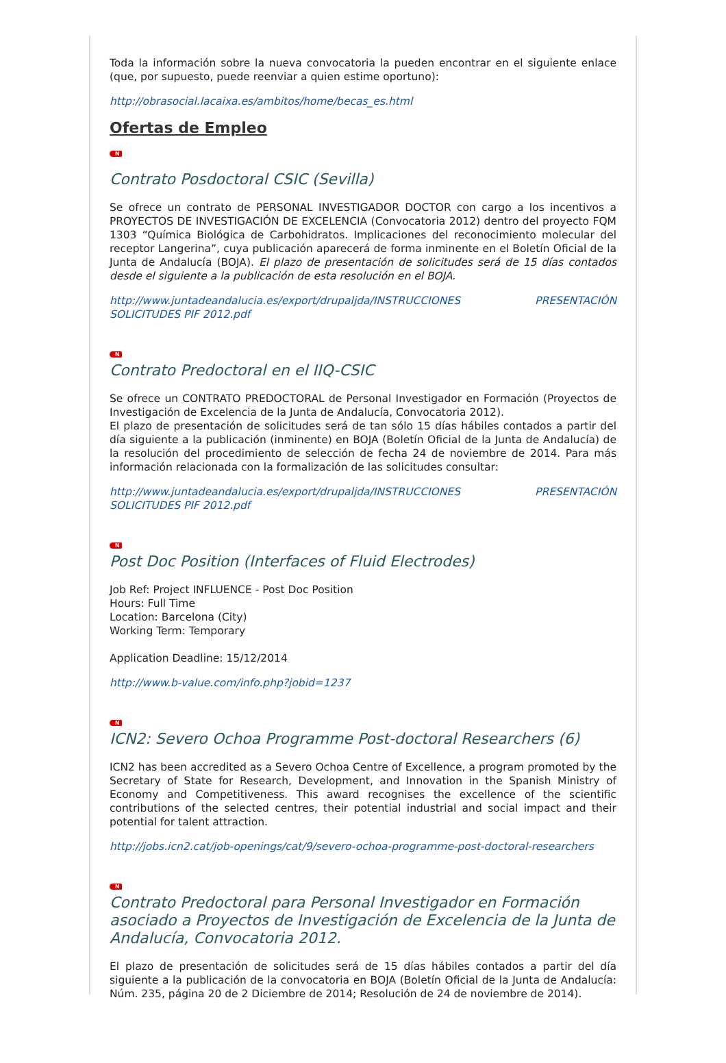Toda la información sobre la nueva convocatoria la pueden encontrar en el siguiente enlace (que, por supuesto, puede reenviar a quien estime oportuno):
http://obrasocial.lacaixa.es/ambitos/home/becas_es.html
Ofertas de Empleo
N
Contrato Posdoctoral CSIC (Sevilla)
Se ofrece un contrato de PERSONAL INVESTIGADOR DOCTOR con cargo a los incentivos a PROYECTOS DE INVESTIGACIÓN DE EXCELENCIA (Convocatoria 2012) dentro del proyecto FQM 1303 “Química Biológica de Carbohidratos. Implicaciones del reconocimiento molecular del receptor Langerina”, cuya publicación aparecerá de forma inminente en el Boletín Oficial de la Junta de Andalucía (BOJA). El plazo de presentación de solicitudes será de 15 días contados desde el siguiente a la publicación de esta resolución en el BOJA.
http://www.juntadeandalucia.es/export/drupaljda/INSTRUCCIONES PRESENTACIÓN SOLICITUDES PIF 2012.pdf
N
Contrato Predoctoral en el IIQ-CSIC
Se ofrece un CONTRATO PREDOCTORAL de Personal Investigador en Formación (Proyectos de Investigación de Excelencia de la Junta de Andalucía, Convocatoria 2012).
El plazo de presentación de solicitudes será de tan sólo 15 días hábiles contados a partir del día siguiente a la publicación (inminente) en BOJA (Boletín Oficial de la Junta de Andalucía) de la resolución del procedimiento de selección de fecha 24 de noviembre de 2014. Para más información relacionada con la formalización de las solicitudes consultar:
http://www.juntadeandalucia.es/export/drupaljda/INSTRUCCIONES PRESENTACIÓN SOLICITUDES PIF 2012.pdf
N
Post Doc Position (Interfaces of Fluid Electrodes)
Job Ref: Project INFLUENCE - Post Doc Position
Hours: Full Time
Location: Barcelona (City)
Working Term: Temporary
Application Deadline: 15/12/2014
http://www.b-value.com/info.php?jobid=1237
N
ICN2: Severo Ochoa Programme Post-doctoral Researchers (6)
ICN2 has been accredited as a Severo Ochoa Centre of Excellence, a program promoted by the Secretary of State for Research, Development, and Innovation in the Spanish Ministry of Economy and Competitiveness. This award recognises the excellence of the scientific contributions of the selected centres, their potential industrial and social impact and their potential for talent attraction.
http://jobs.icn2.cat/job-openings/cat/9/severo-ochoa-programme-post-doctoral-researchers
N
Contrato Predoctoral para Personal Investigador en Formación asociado a Proyectos de Investigación de Excelencia de la Junta de Andalucía, Convocatoria 2012.
El plazo de presentación de solicitudes será de 15 días hábiles contados a partir del día siguiente a la publicación de la convocatoria en BOJA (Boletín Oficial de la Junta de Andalucía: Núm. 235, página 20 de 2 Diciembre de 2014; Resolución de 24 de noviembre de 2014).